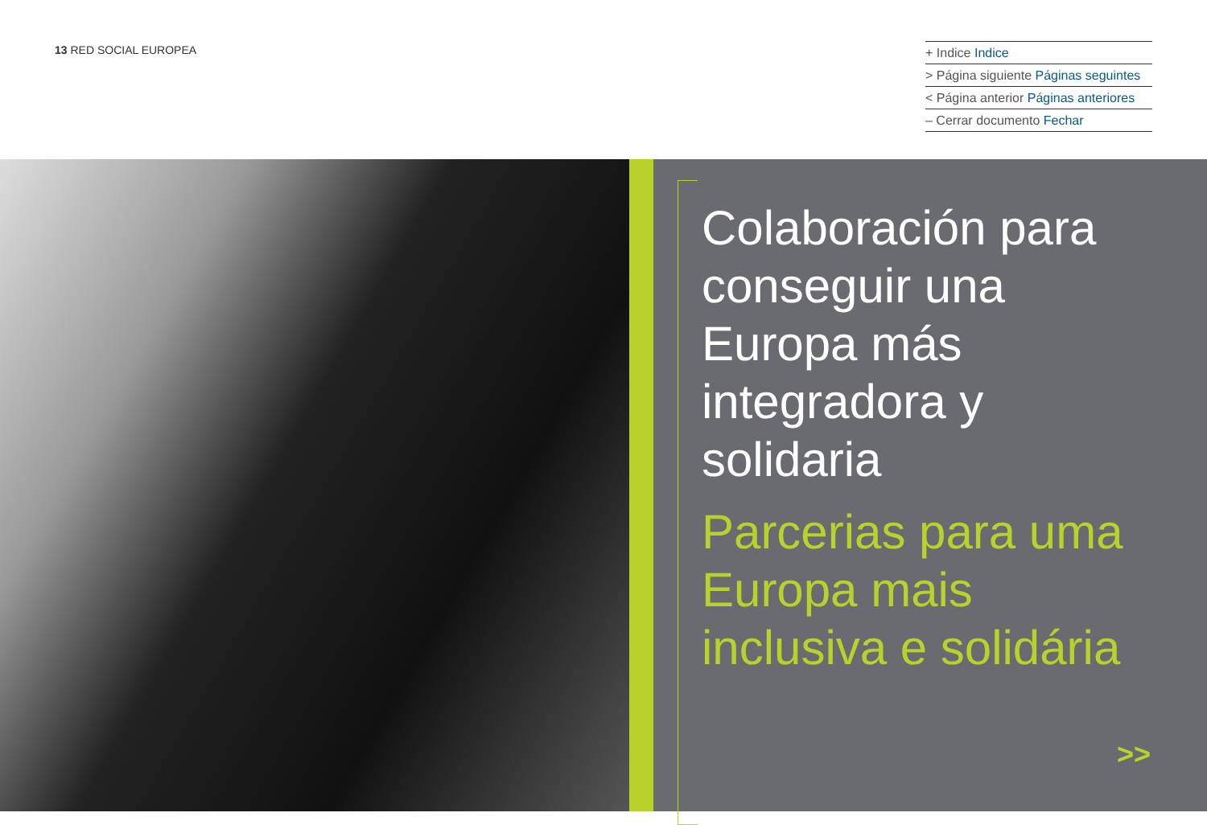13 RED SOCIAL EUROPEA
+ Indice Indice
> Página siguiente Páginas seguintes
< Página anterior Páginas anteriores
– Cerrar documento Fechar
Colaboración para conseguir una Europa más integradora y solidaria
Parcerias para uma Europa mais inclusiva e solidária
>>